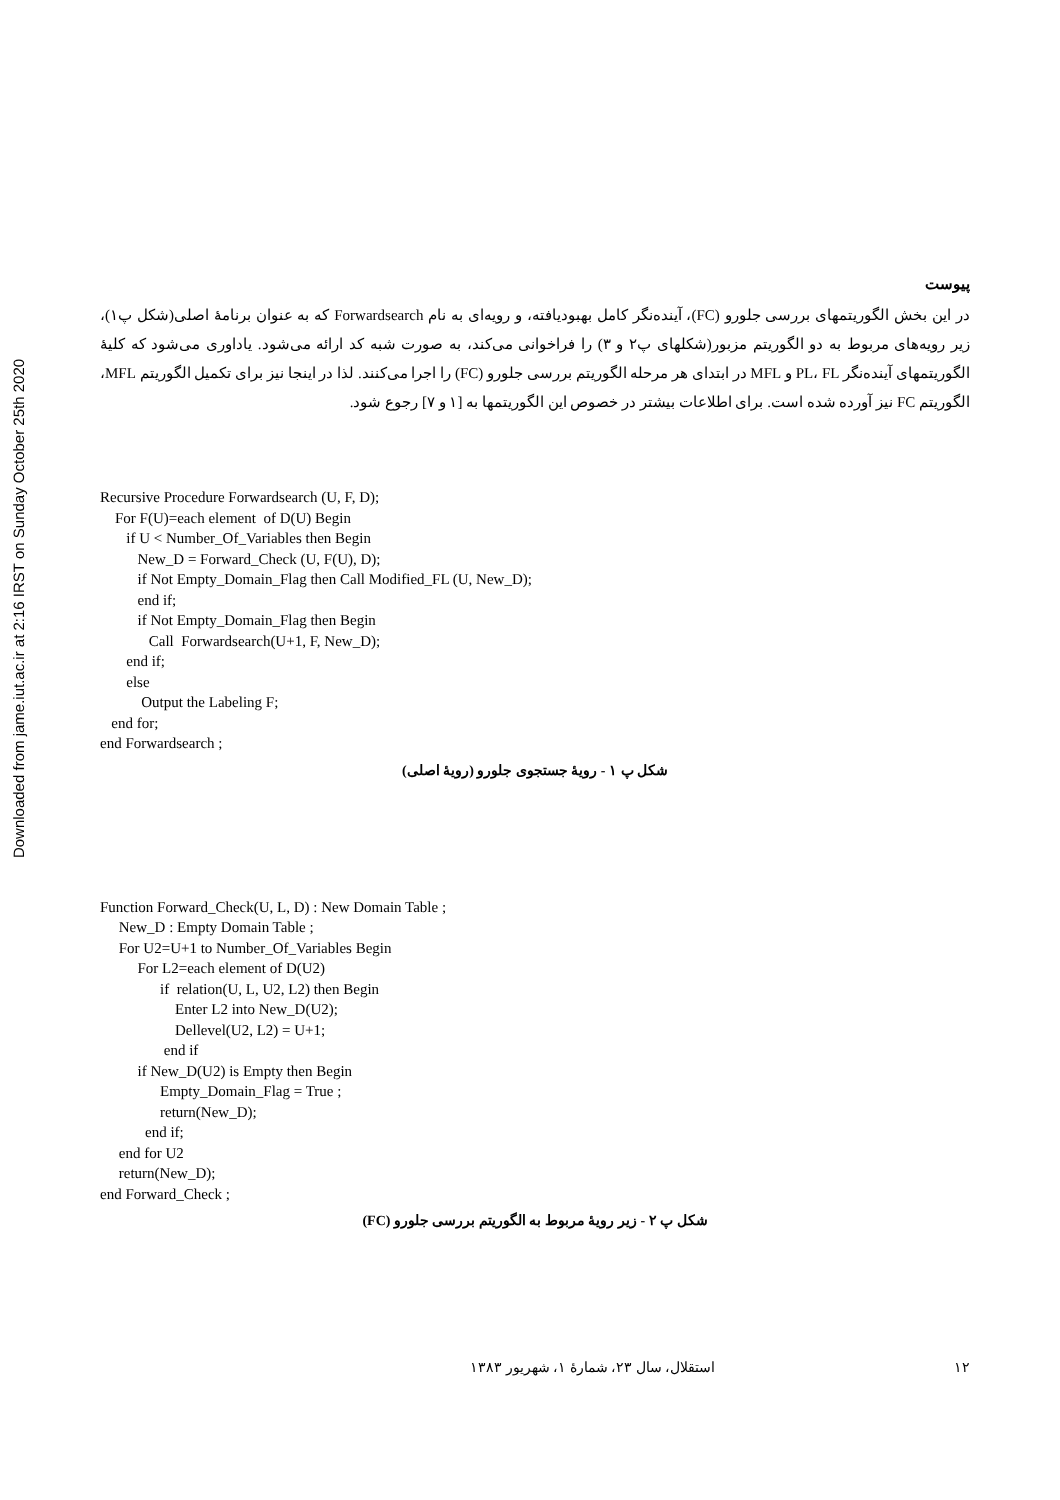Downloaded from jame.iut.ac.ir at 2:16 IRST on Sunday October 25th 2020
پیوست
در این بخش الگوریتمهای بررسی جلورو (FC)، آینده‌نگر کامل بهبودیافته، و رویه‌ای به نام Forwardsearch که به عنوان برنامهٔ اصلی(شکل پ۱)، زیر رویه‌های مربوط به دو الگوریتم مزبور(شکلهای پ۲ و ۳) را فراخوانی می‌کند، به صورت شبه کد ارائه می‌شود. یاداوری می‌شود که کلیهٔ الگوریتمهای آینده‌نگر PL، FL و MFL در ابتدای هر مرحله الگوریتم بررسی جلورو (FC) را اجرا می‌کنند. لذا در اینجا نیز برای تکمیل الگوریتم MFL، الگوریتم FC نیز آورده شده است. برای اطلاعات بیشتر در خصوص این الگوریتمها به [۱ و ۷] رجوع شود.
Recursive Procedure Forwardsearch (U, F, D);
    For F(U)=each element  of D(U) Begin
       if U < Number_Of_Variables then Begin
          New_D = Forward_Check (U, F(U), D);
          if Not Empty_Domain_Flag then Call Modified_FL (U, New_D);
          end if;
          if Not Empty_Domain_Flag then Begin
             Call  Forwardsearch(U+1, F, New_D);
       end if;
       else
           Output the Labeling F;
   end for;
end Forwardsearch ;
شکل پ ۱ - رویهٔ جستجوی جلورو (رویهٔ اصلی)
Function Forward_Check(U, L, D) : New Domain Table ;
     New_D : Empty Domain Table ;
     For U2=U+1 to Number_Of_Variables Begin
          For L2=each element of D(U2)
                if  relation(U, L, U2, L2) then Begin
                    Enter L2 into New_D(U2);
                    Dellevel(U2, L2) = U+1;
                 end if
          if New_D(U2) is Empty then Begin
                Empty_Domain_Flag = True ;
                return(New_D);
            end if;
     end for U2
     return(New_D);
end Forward_Check ;
شکل پ ۲ - زیر رویهٔ مربوط به الگوریتم بررسی جلورو (FC)
۱۲ استقلال، سال ۲۳، شمارهٔ ۱، شهریور ۱۳۸۳